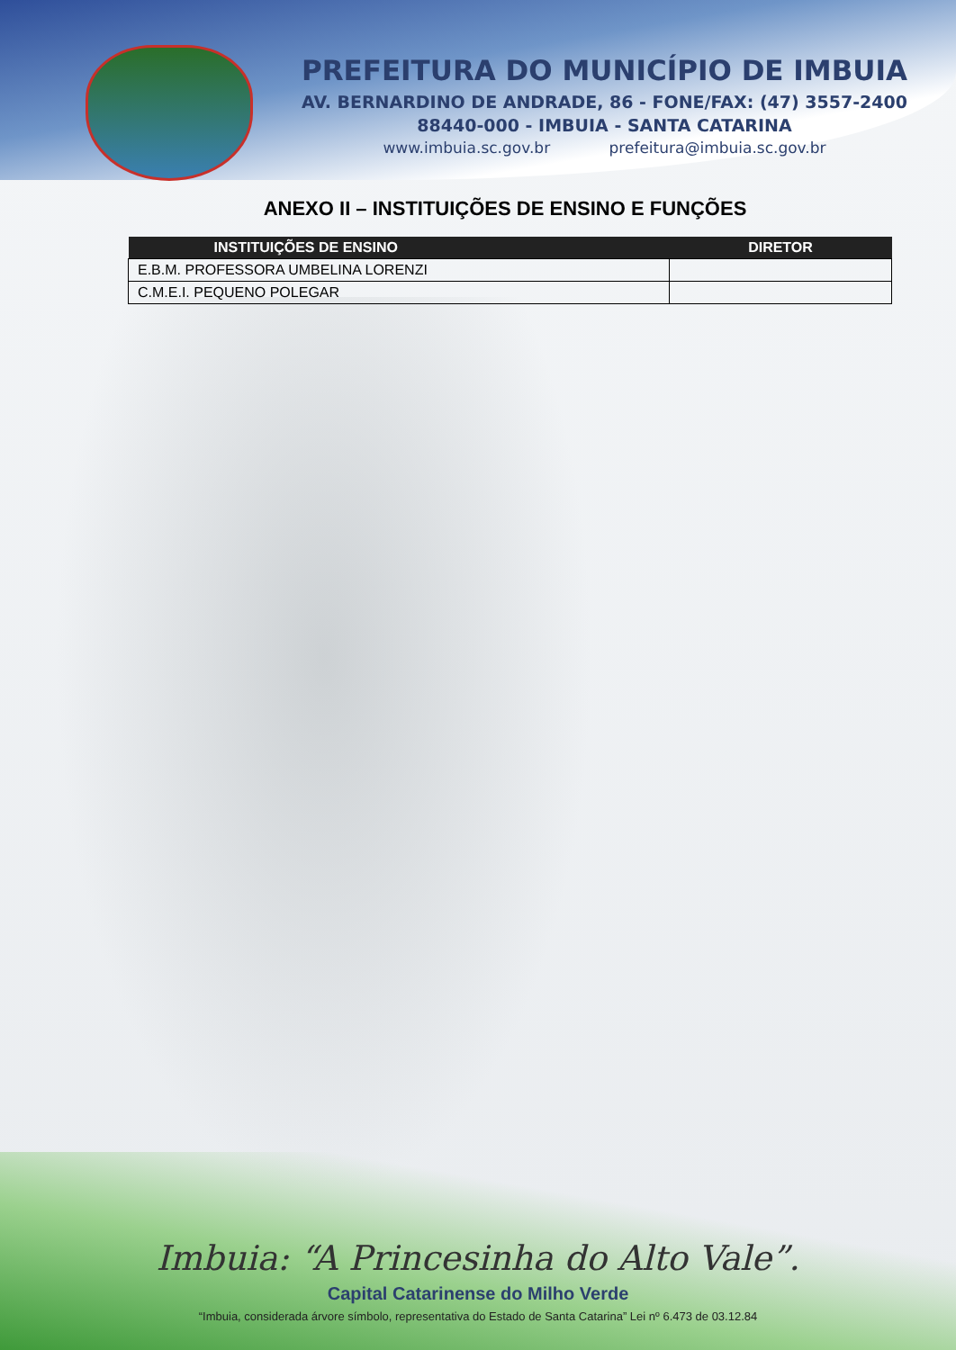PREFEITURA DO MUNICÍPIO DE IMBUIA
AV. BERNARDINO DE ANDRADE, 86 - FONE/FAX: (47) 3557-2400
88440-000 - IMBUIA - SANTA CATARINA
www.imbuia.sc.gov.br prefeitura@imbuia.sc.gov.br
ANEXO II – INSTITUIÇÕES DE ENSINO E FUNÇÕES
| INSTITUIÇÕES DE ENSINO | DIRETOR |
| --- | --- |
| E.B.M. PROFESSORA UMBELINA LORENZI | |
| C.M.E.I. PEQUENO POLEGAR | |
Imbuia: “A Princesinha do Alto Vale”.
Capital Catarinense do Milho Verde
“Imbuia, considerada árvore símbolo, representativa do Estado de Santa Catarina” Lei nº 6.473 de 03.12.84